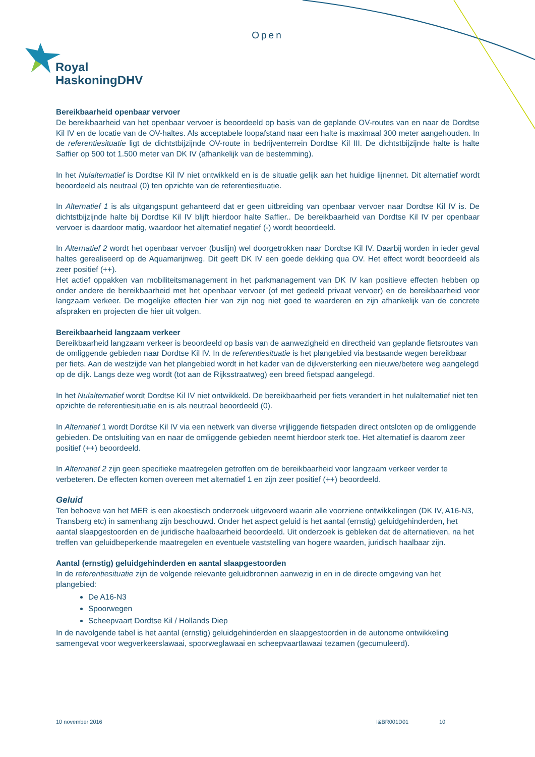Open
Royal
HaskoningDHV
Bereikbaarheid openbaar vervoer
De bereikbaarheid van het openbaar vervoer is beoordeeld op basis van de geplande OV-routes van en naar de Dordtse Kil IV en de locatie van de OV-haltes. Als acceptabele loopafstand naar een halte is maximaal 300 meter aangehouden. In de referentiesituatie ligt de dichtstbijzijnde OV-route in bedrijventerrein Dordtse Kil III. De dichtstbijzijnde halte is halte Saffier op 500 tot 1.500 meter van DK IV (afhankelijk van de bestemming).
In het Nulalternatief is Dordtse Kil IV niet ontwikkeld en is de situatie gelijk aan het huidige lijnennet. Dit alternatief wordt beoordeeld als neutraal (0) ten opzichte van de referentiesituatie.
In Alternatief 1 is als uitgangspunt gehanteerd dat er geen uitbreiding van openbaar vervoer naar Dordtse Kil IV is. De dichtstbijzijnde halte bij Dordtse Kil IV blijft hierdoor halte Saffier.. De bereikbaarheid van Dordtse Kil IV per openbaar vervoer is daardoor matig, waardoor het alternatief negatief (-) wordt beoordeeld.
In Alternatief 2 wordt het openbaar vervoer (buslijn) wel doorgetrokken naar Dordtse Kil IV. Daarbij worden in ieder geval haltes gerealiseerd op de Aquamarijnweg. Dit geeft DK IV een goede dekking qua OV. Het effect wordt beoordeeld als zeer positief (++).
Het actief oppakken van mobiliteitsmanagement in het parkmanagement van DK IV kan positieve effecten hebben op onder andere de bereikbaarheid met het openbaar vervoer (of met gedeeld privaat vervoer) en de bereikbaarheid voor langzaam verkeer. De mogelijke effecten hier van zijn nog niet goed te waarderen en zijn afhankelijk van de concrete afspraken en projecten die hier uit volgen.
Bereikbaarheid langzaam verkeer
Bereikbaarheid langzaam verkeer is beoordeeld op basis van de aanwezigheid en directheid van geplande fietsroutes van de omliggende gebieden naar Dordtse Kil IV. In de referentiesituatie is het plangebied via bestaande wegen bereikbaar per fiets. Aan de westzijde van het plangebied wordt in het kader van de dijkversterking een nieuwe/betere weg aangelegd op de dijk. Langs deze weg wordt (tot aan de Rijksstraatweg) een breed fietspad aangelegd.
In het Nulalternatief wordt Dordtse Kil IV niet ontwikkeld. De bereikbaarheid per fiets verandert in het nulalternatief niet ten opzichte de referentiesituatie en is als neutraal beoordeeld (0).
In Alternatief 1 wordt Dordtse Kil IV via een netwerk van diverse vrijliggende fietspaden direct ontsloten op de omliggende gebieden. De ontsluiting van en naar de omliggende gebieden neemt hierdoor sterk toe. Het alternatief is daarom zeer positief (++) beoordeeld.
In Alternatief 2 zijn geen specifieke maatregelen getroffen om de bereikbaarheid voor langzaam verkeer verder te verbeteren. De effecten komen overeen met alternatief 1 en zijn zeer positief (++) beoordeeld.
Geluid
Ten behoeve van het MER is een akoestisch onderzoek uitgevoerd waarin alle voorziene ontwikkelingen (DK IV, A16-N3, Transberg etc) in samenhang zijn beschouwd. Onder het aspect geluid is het aantal (ernstig) geluidgehinderden, het aantal slaapgestoorden en de juridische haalbaarheid beoordeeld. Uit onderzoek is gebleken dat de alternatieven, na het treffen van geluidbeperkende maatregelen en eventuele vaststelling van hogere waarden, juridisch haalbaar zijn.
Aantal (ernstig) geluidgehinderden en aantal slaapgestoorden
In de referentiesituatie zijn de volgende relevante geluidbronnen aanwezig in en in de directe omgeving van het plangebied:
De A16-N3
Spoorwegen
Scheepvaart Dordtse Kil / Hollands Diep
In de navolgende tabel is het aantal (ernstig) geluidgehinderden en slaapgestoorden in de autonome ontwikkeling samengevat voor wegverkeerslawaai, spoorweglawaai en scheepvaartlawaai tezamen (gecumuleerd).
10 november 2016 I&BR001D01 10